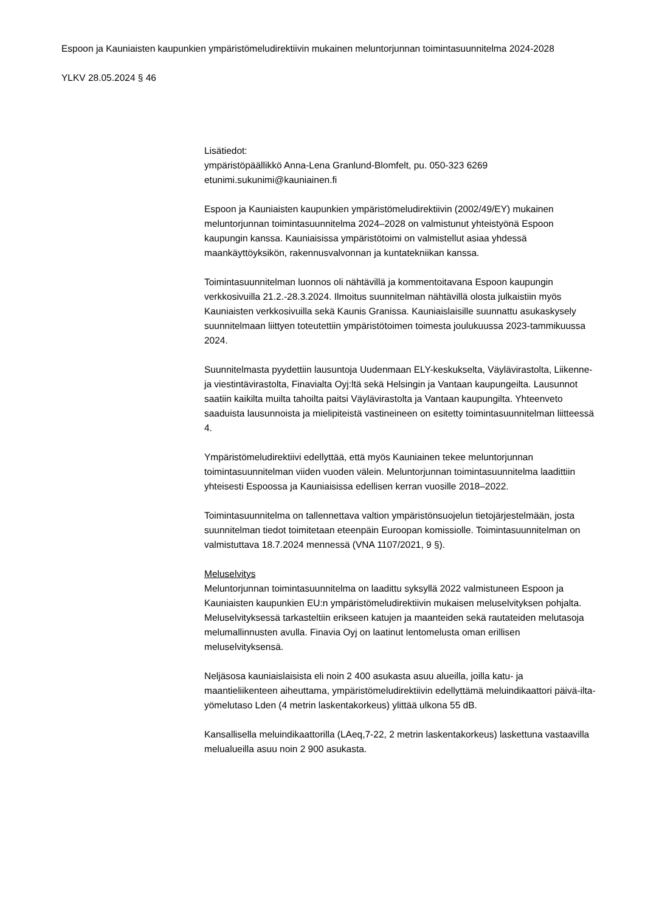Espoon ja Kauniaisten kaupunkien ympäristömeludirektiivin mukainen meluntorjunnan toimintasuunnitelma 2024-2028
YLKV 28.05.2024 § 46
Lisätiedot:
ympäristöpäällikkö Anna-Lena Granlund-Blomfelt, pu. 050-323 6269
etunimi.sukunimi@kauniainen.fi
Espoon ja Kauniaisten kaupunkien ympäristömeludirektiivin (2002/49/EY) mukainen meluntorjunnan toimintasuunnitelma 2024–2028 on valmistunut yhteistyönä Espoon kaupungin kanssa. Kauniaisissa ympäristötoimi on valmistellut asiaa yhdessä maankäyttöyksikön, rakennusvalvonnan ja kuntatekniikan kanssa.
Toimintasuunnitelman luonnos oli nähtävillä ja kommentoitavana Espoon kaupungin verkkosivuilla 21.2.-28.3.2024. Ilmoitus suunnitelman nähtävillä olosta julkaistiin myös Kauniaisten verkkosivuilla sekä Kaunis Granissa. Kauniaislaisille suunnattu asukaskysely suunnitelmaan liittyen toteutettiin ympäristötoimen toimesta joulukuussa 2023-tammikuussa 2024.
Suunnitelmasta pyydettiin lausuntoja Uudenmaan ELY-keskukselta, Väylävirastolta, Liikenne- ja viestintävirastolta, Finavialta Oyj:ltä sekä Helsingin ja Vantaan kaupungeilta. Lausunnot saatiin kaikilta muilta tahoilta paitsi Väylävirastolta ja Vantaan kaupungilta. Yhteenveto saaduista lausunnoista ja mielipiteistä vastineineen on esitetty toimintasuunnitelman liitteessä 4.
Ympäristömeludirektiivi edellyttää, että myös Kauniainen tekee meluntorjunnan toimintasuunnitelman viiden vuoden välein. Meluntorjunnan toimintasuunnitelma laadittiin yhteisesti Espoossa ja Kauniaisissa edellisen kerran vuosille 2018–2022.
Toimintasuunnitelma on tallennettava valtion ympäristönsuojelun tietojärjestelmään, josta suunnitelman tiedot toimitetaan eteenpäin Euroopan komissiolle. Toimintasuunnitelman on valmistuttava 18.7.2024 mennessä (VNA 1107/2021, 9 §).
Meluselvitys
Meluntorjunnan toimintasuunnitelma on laadittu syksyllä 2022 valmistuneen Espoon ja Kauniaisten kaupunkien EU:n ympäristömeludirektiivin mukaisen meluselvityksen pohjalta. Meluselvityksessä tarkasteltiin erikseen katujen ja maanteiden sekä rautateiden melutasoja melumallinnusten avulla. Finavia Oyj on laatinut lentomelusta oman erillisen meluselvityksensä.
Neljäsosa kauniaislaisista eli noin 2 400 asukasta asuu alueilla, joilla katu- ja maantieliikenteen aiheuttama, ympäristömeludirektiivin edellyttämä meluindikaattori päivä-ilta-yömelutaso Lden (4 metrin laskentakorkeus) ylittää ulkona 55 dB.
Kansallisella meluindikaattorilla (LAeq,7-22, 2 metrin laskentakorkeus) laskettuna vastaavilla melualueilla asuu noin 2 900 asukasta.